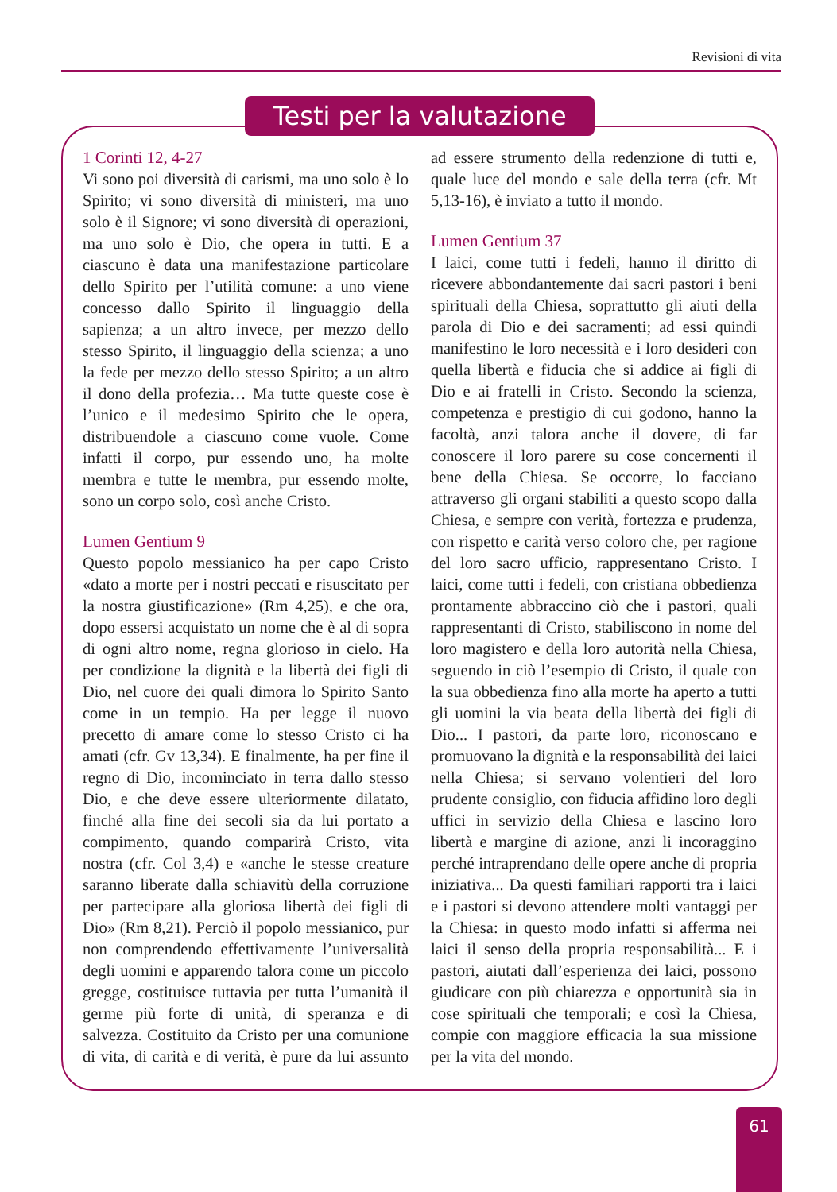Revisioni di vita
Testi per la valutazione
1 Corinti 12, 4-27
Vi sono poi diversità di carismi, ma uno solo è lo Spirito; vi sono diversità di ministeri, ma uno solo è il Signore; vi sono diversità di operazioni, ma uno solo è Dio, che opera in tutti. E a ciascuno è data una manifestazione particolare dello Spirito per l’utilità comune: a uno viene concesso dallo Spirito il linguaggio della sapienza; a un altro invece, per mezzo dello stesso Spirito, il linguaggio della scienza; a uno la fede per mezzo dello stesso Spirito; a un altro il dono della profezia… Ma tutte queste cose è l’unico e il medesimo Spirito che le opera, distribuendole a ciascuno come vuole. Come infatti il corpo, pur essendo uno, ha molte membra e tutte le membra, pur essendo molte, sono un corpo solo, così anche Cristo.
Lumen Gentium 9
Questo popolo messianico ha per capo Cristo «dato a morte per i nostri peccati e risuscitato per la nostra giustificazione» (Rm 4,25), e che ora, dopo essersi acquistato un nome che è al di sopra di ogni altro nome, regna glorioso in cielo. Ha per condizione la dignità e la libertà dei figli di Dio, nel cuore dei quali dimora lo Spirito Santo come in un tempio. Ha per legge il nuovo precetto di amare come lo stesso Cristo ci ha amati (cfr. Gv 13,34). E finalmente, ha per fine il regno di Dio, incominciato in terra dallo stesso Dio, e che deve essere ulteriormente dilatato, finché alla fine dei secoli sia da lui portato a compimento, quando comparirà Cristo, vita nostra (cfr. Col 3,4) e «anche le stesse creature saranno liberate dalla schiavitù della corruzione per partecipare alla gloriosa libertà dei figli di Dio» (Rm 8,21). Perciò il popolo messianico, pur non comprendendo effettivamente l’universalità degli uomini e apparendo talora come un piccolo gregge, costituisce tuttavia per tutta l’umanità il germe più forte di unità, di speranza e di salvezza. Costituito da Cristo per una comunione di vita, di carità e di verità, è pure da lui assunto ad essere strumento della redenzione di tutti e, quale luce del mondo e sale della terra (cfr. Mt 5,13-16), è inviato a tutto il mondo.
Lumen Gentium 37
I laici, come tutti i fedeli, hanno il diritto di ricevere abbondantemente dai sacri pastori i beni spirituali della Chiesa, soprattutto gli aiuti della parola di Dio e dei sacramenti; ad essi quindi manifestino le loro necessità e i loro desideri con quella libertà e fiducia che si addice ai figli di Dio e ai fratelli in Cristo. Secondo la scienza, competenza e prestigio di cui godono, hanno la facoltà, anzi talora anche il dovere, di far conoscere il loro parere su cose concernenti il bene della Chiesa. Se occorre, lo facciano attraverso gli organi stabiliti a questo scopo dalla Chiesa, e sempre con verità, fortezza e prudenza, con rispetto e carità verso coloro che, per ragione del loro sacro ufficio, rappresentano Cristo. I laici, come tutti i fedeli, con cristiana obbedienza prontamente abbraccino ciò che i pastori, quali rappresentanti di Cristo, stabiliscono in nome del loro magistero e della loro autorità nella Chiesa, seguendo in ciò l’esempio di Cristo, il quale con la sua obbedienza fino alla morte ha aperto a tutti gli uomini la via beata della libertà dei figli di Dio... I pastori, da parte loro, riconoscano e promuovano la dignità e la responsabilità dei laici nella Chiesa; si servano volentieri del loro prudente consiglio, con fiducia affidino loro degli uffici in servizio della Chiesa e lascino loro libertà e margine di azione, anzi li incoraggino perché intraprendano delle opere anche di propria iniziativa... Da questi familiari rapporti tra i laici e i pastori si devono attendere molti vantaggi per la Chiesa: in questo modo infatti si afferma nei laici il senso della propria responsabilità... E i pastori, aiutati dall’esperienza dei laici, possono giudicare con più chiarezza e opportunità sia in cose spirituali che temporali; e così la Chiesa, compie con maggiore efficacia la sua missione per la vita del mondo.
61